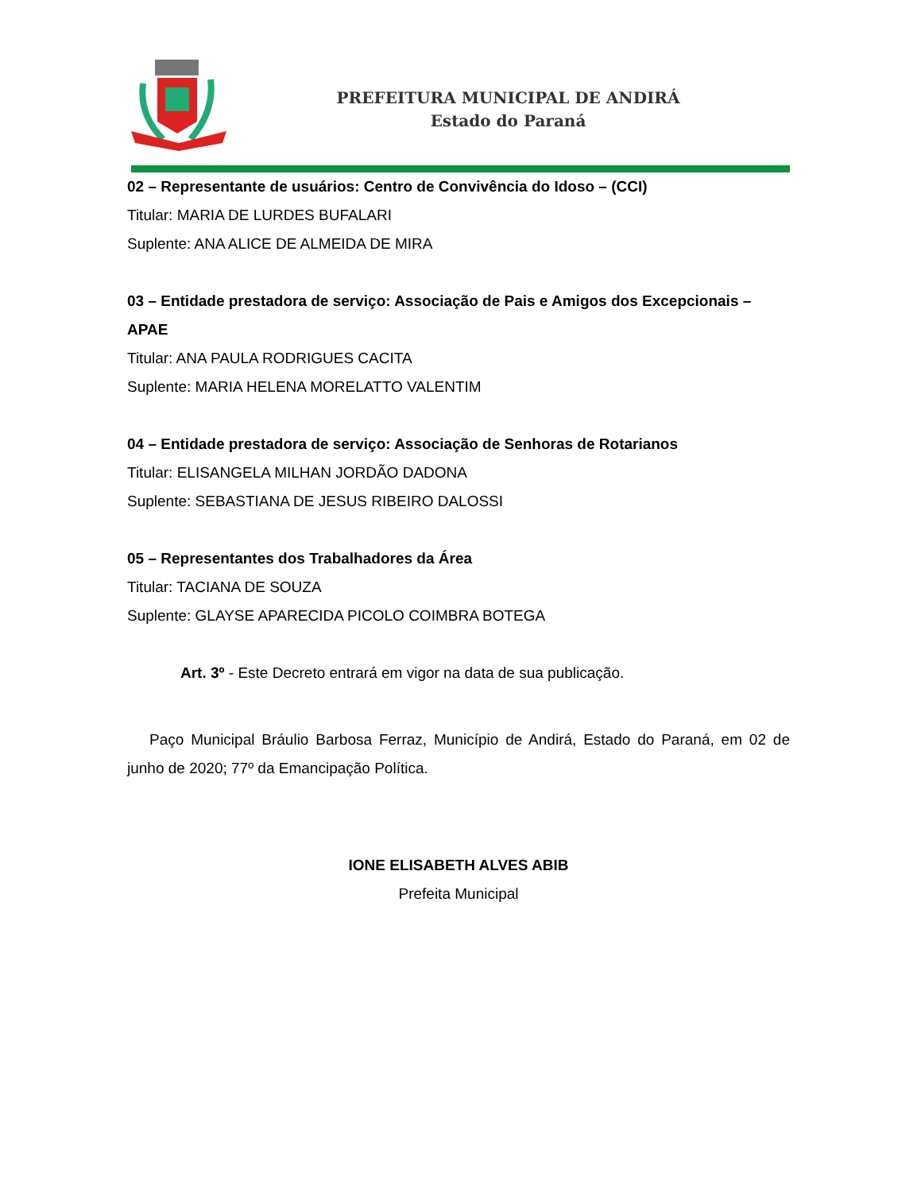PREFEITURA MUNICIPAL DE ANDIRÁ
Estado do Paraná
02 – Representante de usuários: Centro de Convivência do Idoso – (CCI)
Titular: MARIA DE LURDES BUFALARI
Suplente: ANA ALICE DE ALMEIDA DE MIRA
03 – Entidade prestadora de serviço: Associação de Pais e Amigos dos Excepcionais – APAE
Titular: ANA PAULA RODRIGUES CACITA
Suplente: MARIA HELENA MORELATTO VALENTIM
04 – Entidade prestadora de serviço: Associação de Senhoras de Rotarianos
Titular: ELISANGELA MILHAN JORDÃO DADONA
Suplente: SEBASTIANA DE JESUS RIBEIRO DALOSSI
05 – Representantes dos Trabalhadores da Área
Titular: TACIANA DE SOUZA
Suplente: GLAYSE APARECIDA PICOLO COIMBRA BOTEGA
Art. 3º - Este Decreto entrará em vigor na data de sua publicação.
Paço Municipal Bráulio Barbosa Ferraz, Município de Andirá, Estado do Paraná, em 02 de junho de 2020; 77º da Emancipação Política.
IONE ELISABETH ALVES ABIB
Prefeita Municipal